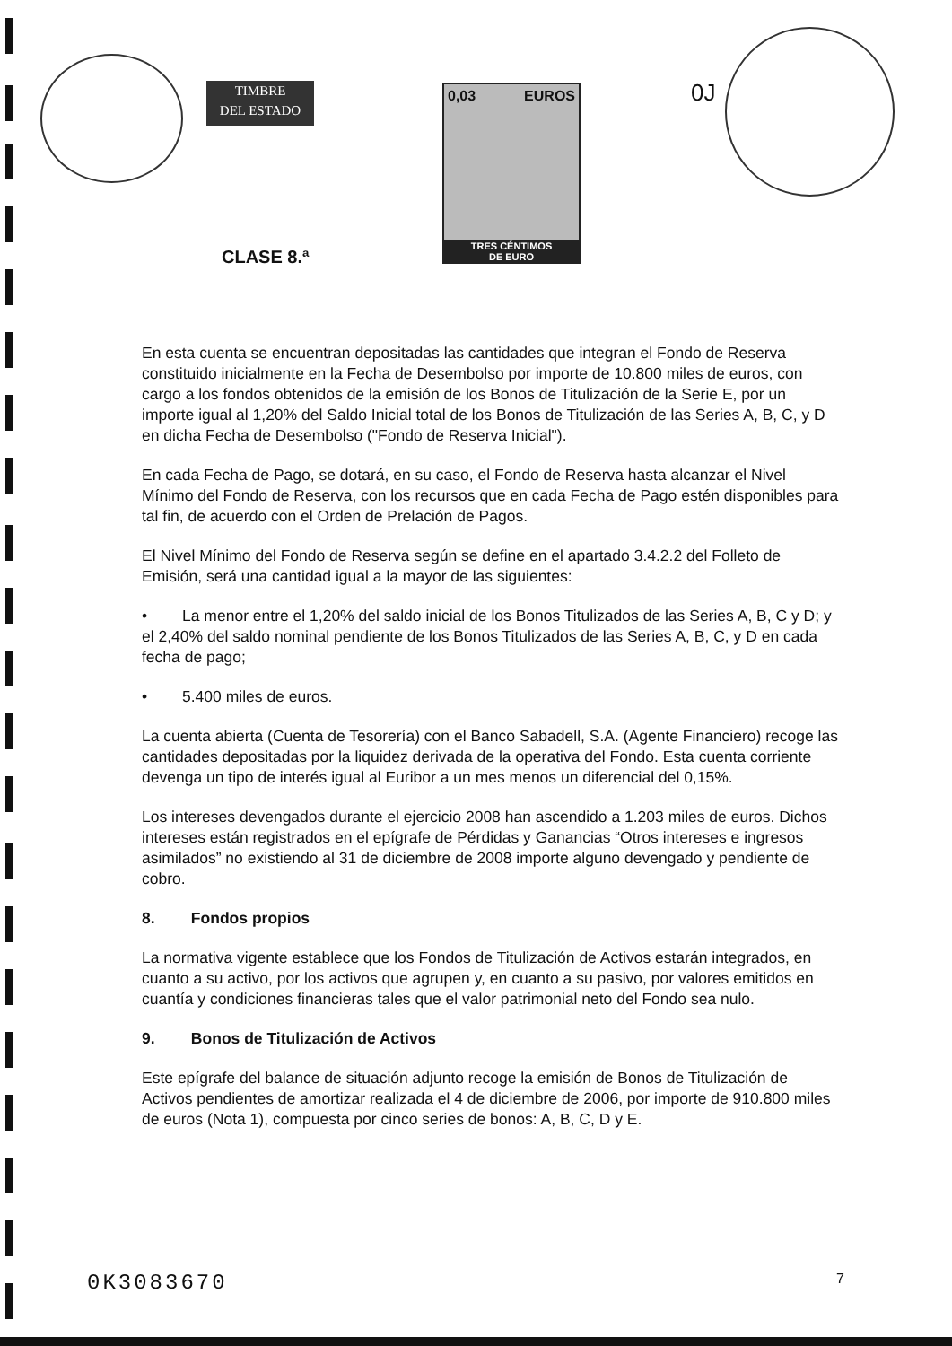TIMBRE
DEL ESTADO
0,03 EUROS
TRES CÉNTIMOS
DE EURO
CLASE 8.ª
0J
En esta cuenta se encuentran depositadas las cantidades que integran el Fondo de Reserva constituido inicialmente en la Fecha de Desembolso por importe de 10.800 miles de euros, con cargo a los fondos obtenidos de la emisión de los Bonos de Titulización de la Serie E, por un importe igual al 1,20% del Saldo Inicial total de los Bonos de Titulización de las Series A, B, C, y D en dicha Fecha de Desembolso ("Fondo de Reserva Inicial").
En cada Fecha de Pago, se dotará, en su caso, el Fondo de Reserva hasta alcanzar el Nivel Mínimo del Fondo de Reserva, con los recursos que en cada Fecha de Pago estén disponibles para tal fin, de acuerdo con el Orden de Prelación de Pagos.
El Nivel Mínimo del Fondo de Reserva según se define en el apartado 3.4.2.2 del Folleto de Emisión, será una cantidad igual a la mayor de las siguientes:
• La menor entre el 1,20% del saldo inicial de los Bonos Titulizados de las Series A, B, C y D; y el 2,40% del saldo nominal pendiente de los Bonos Titulizados de las Series A, B, C, y D en cada fecha de pago;
• 5.400 miles de euros.
La cuenta abierta (Cuenta de Tesorería) con el Banco Sabadell, S.A. (Agente Financiero) recoge las cantidades depositadas por la liquidez derivada de la operativa del Fondo. Esta cuenta corriente devenga un tipo de interés igual al Euribor a un mes menos un diferencial del 0,15%.
Los intereses devengados durante el ejercicio 2008 han ascendido a 1.203 miles de euros. Dichos intereses están registrados en el epígrafe de Pérdidas y Ganancias “Otros intereses e ingresos asimilados” no existiendo al 31 de diciembre de 2008 importe alguno devengado y pendiente de cobro.
8. Fondos propios
La normativa vigente establece que los Fondos de Titulización de Activos estarán integrados, en cuanto a su activo, por los activos que agrupen y, en cuanto a su pasivo, por valores emitidos en cuantía y condiciones financieras tales que el valor patrimonial neto del Fondo sea nulo.
9. Bonos de Titulización de Activos
Este epígrafe del balance de situación adjunto recoge la emisión de Bonos de Titulización de Activos pendientes de amortizar realizada el 4 de diciembre de 2006, por importe de 910.800 miles de euros (Nota 1), compuesta por cinco series de bonos: A, B, C, D y E.
0K3083670 7